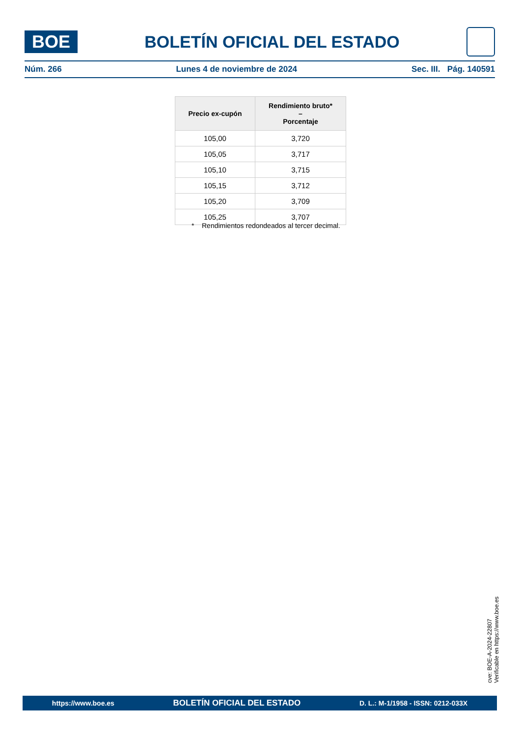BOE
BOLETÍN OFICIAL DEL ESTADO
Núm. 266 Lunes 4 de noviembre de 2024 Sec. III. Pág. 140591
| Precio ex-cupón | Rendimiento bruto* – Porcentaje |
| --- | --- |
| 105,00 | 3,720 |
| 105,05 | 3,717 |
| 105,10 | 3,715 |
| 105,15 | 3,712 |
| 105,20 | 3,709 |
| 105,25 | 3,707 |
* Rendimientos redondeados al tercer decimal.
cve: BOE-A-2024-22807
Verificable en https://www.boe.es
https://www.boe.es BOLETÍN OFICIAL DEL ESTADO D. L.: M-1/1958 - ISSN: 0212-033X